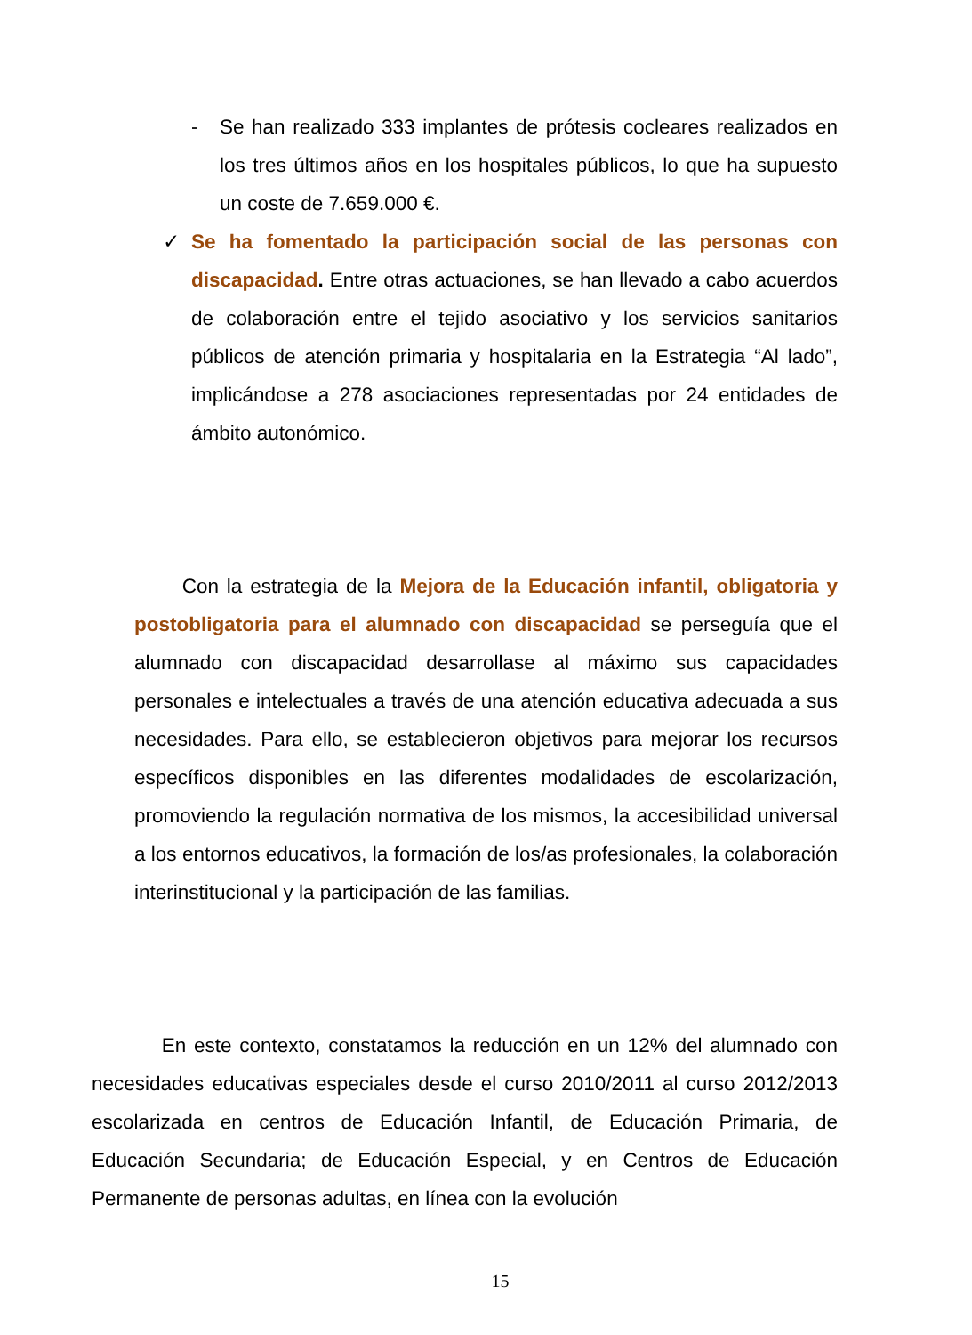-
Se han realizado 333 implantes de prótesis cocleares realizados en los tres últimos años en los hospitales públicos, lo que ha supuesto un coste de 7.659.000 €.
✓
Se ha fomentado la participación social de las personas con discapacidad. Entre otras actuaciones, se han llevado a cabo acuerdos de colaboración entre el tejido asociativo y los servicios sanitarios públicos de atención primaria y hospitalaria en la Estrategia “Al lado”, implicándose a 278 asociaciones representadas por 24 entidades de ámbito autonómico.
Con la estrategia de la Mejora de la Educación infantil, obligatoria y postobligatoria para el alumnado con discapacidad se perseguía que el alumnado con discapacidad desarrollase al máximo sus capacidades personales e intelectuales a través de una atención educativa adecuada a sus necesidades. Para ello, se establecieron objetivos para mejorar los recursos específicos disponibles en las diferentes modalidades de escolarización, promoviendo la regulación normativa de los mismos, la accesibilidad universal a los entornos educativos, la formación de los/as profesionales, la colaboración interinstitucional y la participación de las familias.
En este contexto, constatamos la reducción en un 12% del alumnado con necesidades educativas especiales desde el curso 2010/2011 al curso 2012/2013 escolarizada en centros de Educación Infantil, de Educación Primaria, de Educación Secundaria; de Educación Especial, y en Centros de Educación Permanente de personas adultas, en línea con la evolución
15